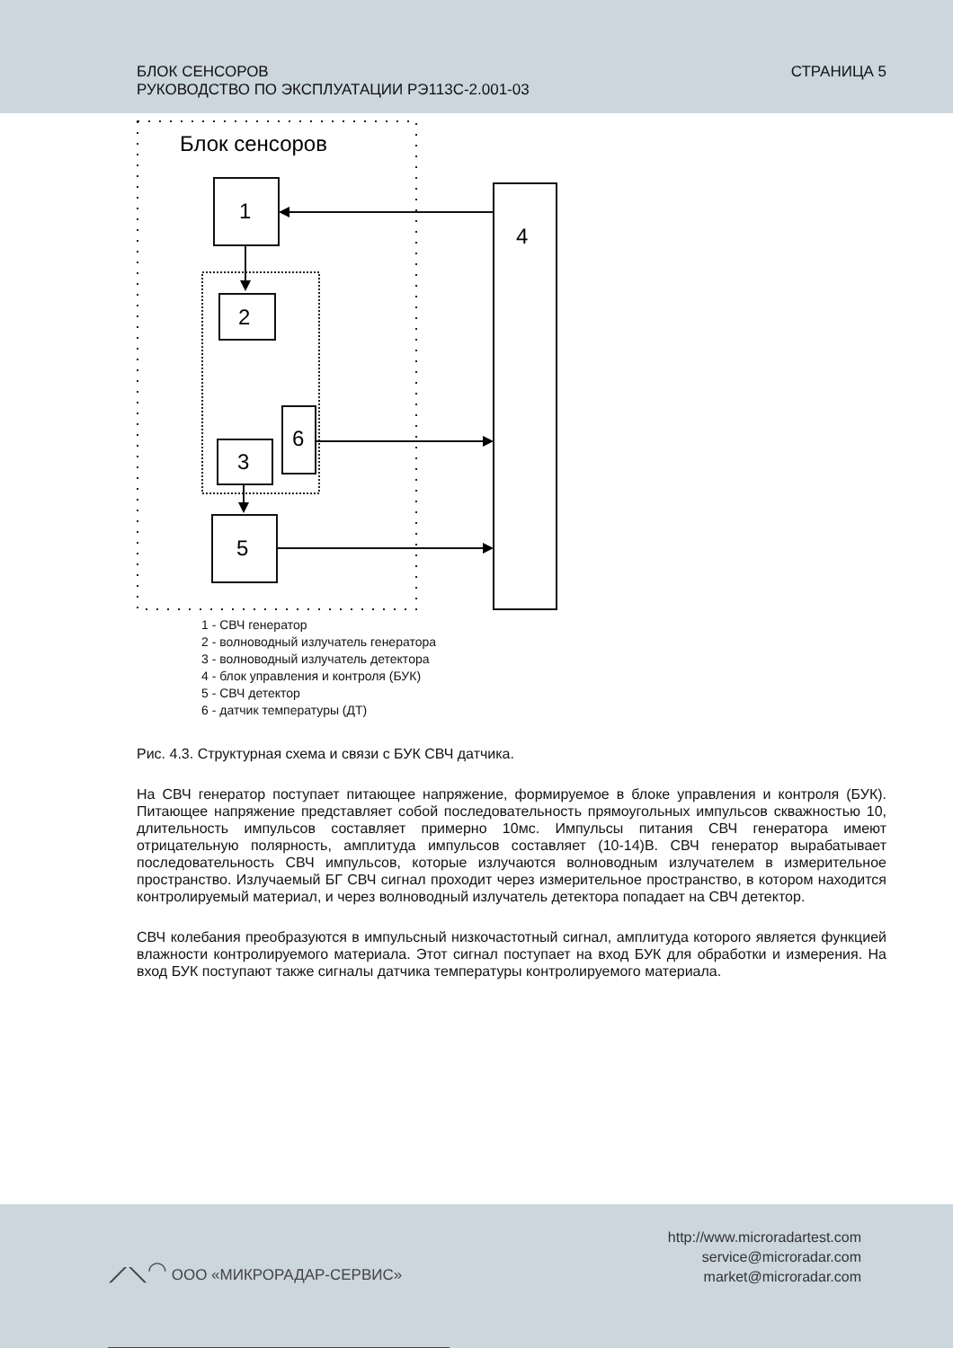БЛОК СЕНСОРОВ
РУКОВОДСТВО ПО ЭКСПЛУАТАЦИИ РЭ113С-2.001-03
СТРАНИЦА 5
Блок сенсоров
1
4
2
6
3
5
1 - СВЧ генератор
2 - волноводный излучатель генератора
3 - волноводный излучатель детектора
4 - блок управления и контроля (БУК)
5 - СВЧ детектор
6 - датчик температуры (ДТ)
Рис. 4.3. Структурная схема и связи с БУК СВЧ датчика.
На СВЧ генератор поступает питающее напряжение, формируемое в блоке управления и контроля (БУК). Питающее напряжение представляет собой последовательность прямоугольных импульсов скважностью 10, длительность импульсов составляет примерно 10мс. Импульсы питания СВЧ генератора имеют отрицательную полярность, амплитуда импульсов составляет (10-14)В. СВЧ генератор вырабатывает последовательность СВЧ импульсов, которые излучаются волноводным излучателем в измерительное пространство. Излучаемый БГ СВЧ сигнал проходит через измерительное пространство, в котором находится контролируемый материал, и через волноводный излучатель детектора попадает на СВЧ детектор.
СВЧ колебания преобразуются в импульсный низкочастотный сигнал, амплитуда которого является функцией влажности контролируемого материала. Этот сигнал поступает на вход БУК для обработки и измерения. На вход БУК поступают также сигналы датчика температуры контролируемого материала.
⟋⟍◠ ООО «МИКРОРАДАР-СЕРВИС»
http://www.microradartest.com
service@microradar.com
market@microradar.com